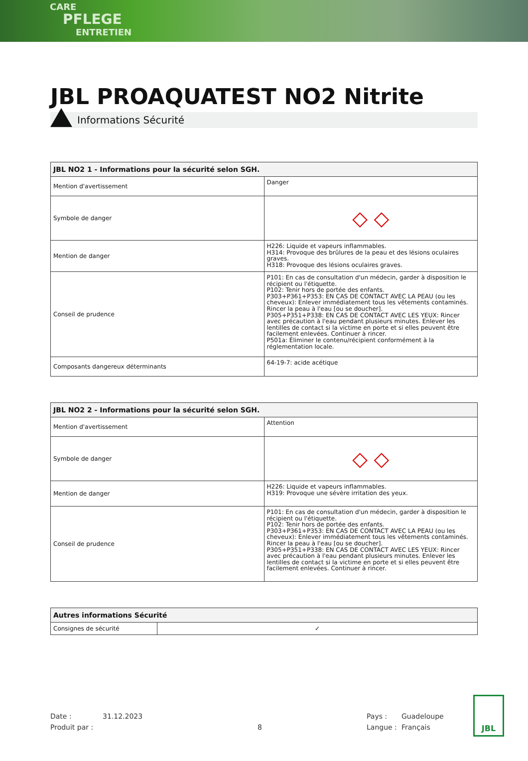CARE
PFLEGE
ENTRETIEN
JBL PROAQUATEST NO2 Nitrite
Informations Sécurité
| JBL NO2 1 - Informations pour la sécurité selon SGH. | |
| --- | --- |
| Mention d'avertissement | Danger |
| Symbole de danger | ◇ ◇ |
| Mention de danger | H226: Liquide et vapeurs inflammables. H314: Provoque des brûlures de la peau et des lésions oculaires graves. H318: Provoque des lésions oculaires graves. |
| Conseil de prudence | P101: En cas de consultation d'un médecin, garder à disposition le récipient ou l'étiquette. P102: Tenir hors de portée des enfants. P303+P361+P353: EN CAS DE CONTACT AVEC LA PEAU (ou les cheveux): Enlever immédiatement tous les vêtements contaminés. Rincer la peau à l'eau [ou se doucher]. P305+P351+P338: EN CAS DE CONTACT AVEC LES YEUX: Rincer avec précaution à l'eau pendant plusieurs minutes. Enlever les lentilles de contact si la victime en porte et si elles peuvent être facilement enlevées. Continuer à rincer. P501a: Éliminer le contenu/récipient conformément à la réglementation locale. |
| Composants dangereux déterminants | 64-19-7: acide acétique |
| JBL NO2 2 - Informations pour la sécurité selon SGH. | |
| --- | --- |
| Mention d'avertissement | Attention |
| Symbole de danger | ◇ ◇ |
| Mention de danger | H226: Liquide et vapeurs inflammables. H319: Provoque une sévère irritation des yeux. |
| Conseil de prudence | P101: En cas de consultation d'un médecin, garder à disposition le récipient ou l'étiquette. P102: Tenir hors de portée des enfants. P303+P361+P353: EN CAS DE CONTACT AVEC LA PEAU (ou les cheveux): Enlever immédiatement tous les vêtements contaminés. Rincer la peau à l'eau [ou se doucher]. P305+P351+P338: EN CAS DE CONTACT AVEC LES YEUX: Rincer avec précaution à l'eau pendant plusieurs minutes. Enlever les lentilles de contact si la victime en porte et si elles peuvent être facilement enlevées. Continuer à rincer. |
| Autres informations Sécurité | |
| --- | --- |
| Consignes de sécurité | ✓ |
Date :
31.12.2023
Pays :
Guadeloupe
Produit par :
8
Langue :
Français
JBL